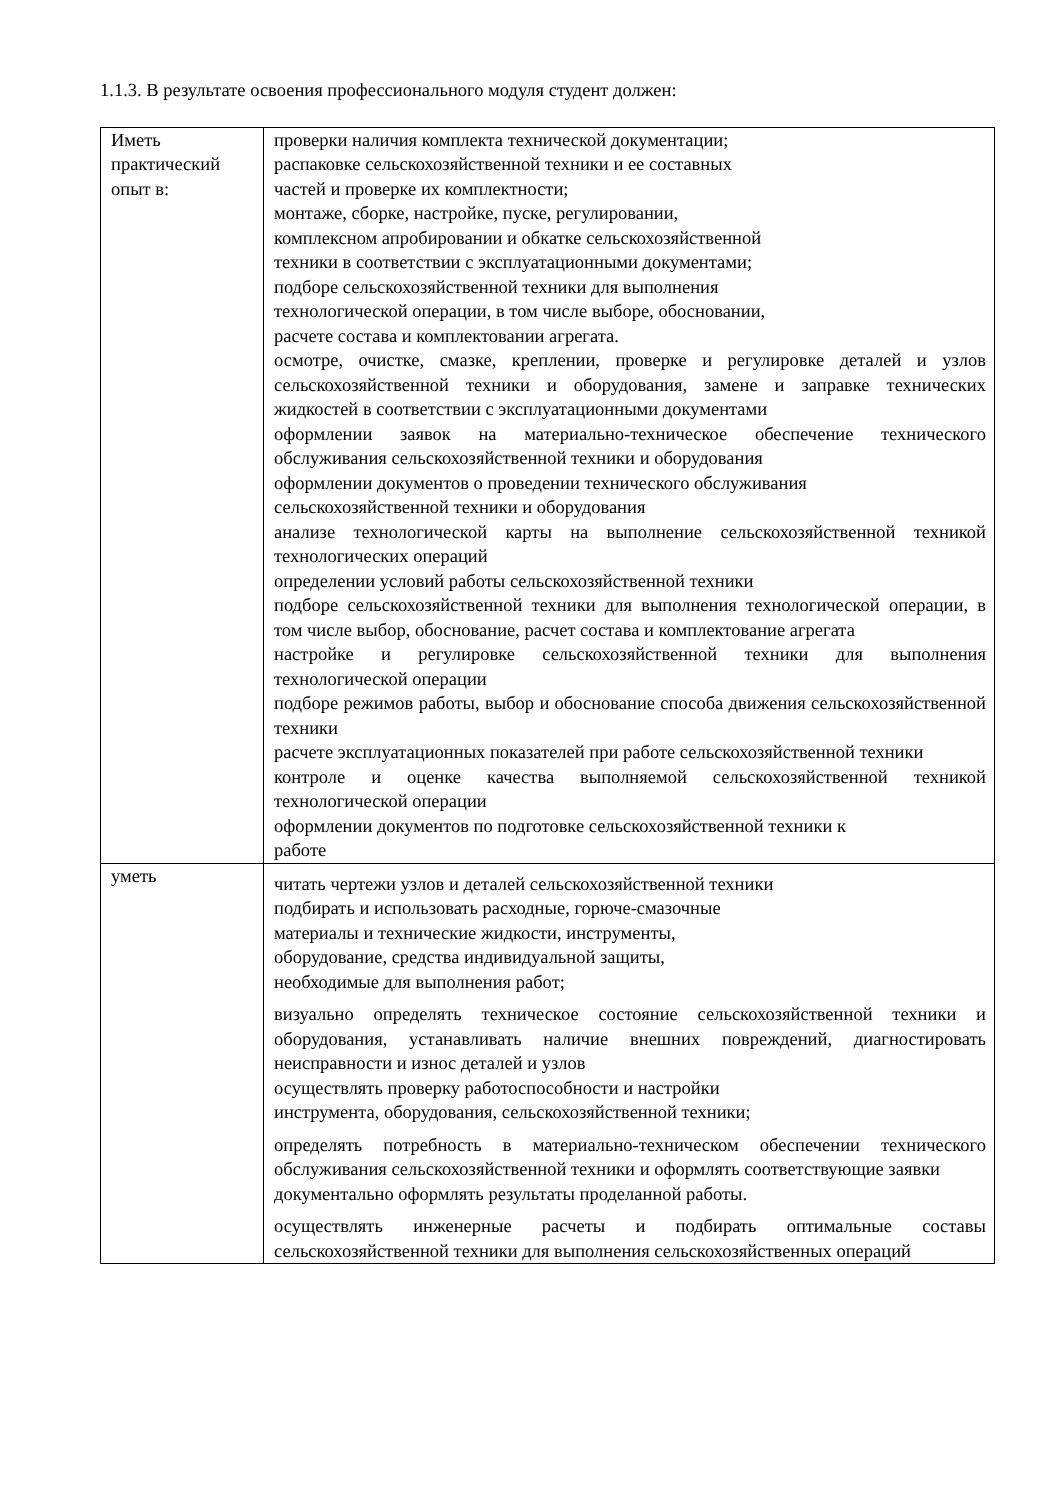1.1.3. В результате освоения профессионального модуля студент должен:
| Иметь практический опыт в: | проверки наличия комплекта технической документации; распаковке сельскохозяйственной техники и ее составных частей и проверке их комплектности; монтаже, сборке, настройке, пуске, регулировании, комплексном апробировании и обкатке сельскохозяйственной техники в соответствии с эксплуатационными документами; подборе сельскохозяйственной техники для выполнения технологической операции, в том числе выборе, обосновании, расчете состава и комплектовании агрегата. осмотре, очистке, смазке, креплении, проверке и регулировке деталей и узлов сельскохозяйственной техники и оборудования, замене и заправке технических жидкостей в соответствии с эксплуатационными документами оформлении заявок на материально-техническое обеспечение технического обслуживания сельскохозяйственной техники и оборудования оформлении документов о проведении технического обслуживания сельскохозяйственной техники и оборудования анализе технологической карты на выполнение сельскохозяйственной техникой технологических операций определении условий работы сельскохозяйственной техники подборе сельскохозяйственной техники для выполнения технологической операции, в том числе выбор, обоснование, расчет состава и комплектование агрегата настройке и регулировке сельскохозяйственной техники для выполнения технологической операции подборе режимов работы, выбор и обоснование способа движения сельскохозяйственной техники расчете эксплуатационных показателей при работе сельскохозяйственной техники контроле и оценке качества выполняемой сельскохозяйственной техникой технологической операции оформлении документов по подготовке сельскохозяйственной техники к работе |
| уметь | читать чертежи узлов и деталей сельскохозяйственной техники подбирать и использовать расходные, горюче-смазочные материалы и технические жидкости, инструменты, оборудование, средства индивидуальной защиты, необходимые для выполнения работ; визуально определять техническое состояние сельскохозяйственной техники и оборудования, устанавливать наличие внешних повреждений, диагностировать неисправности и износ деталей и узлов осуществлять проверку работоспособности и настройки инструмента, оборудования, сельскохозяйственной техники; определять потребность в материально-техническом обеспечении технического обслуживания сельскохозяйственной техники и оформлять соответствующие заявки документально оформлять результаты проделанной работы. осуществлять инженерные расчеты и подбирать оптимальные составы сельскохозяйственной техники для выполнения сельскохозяйственных операций |